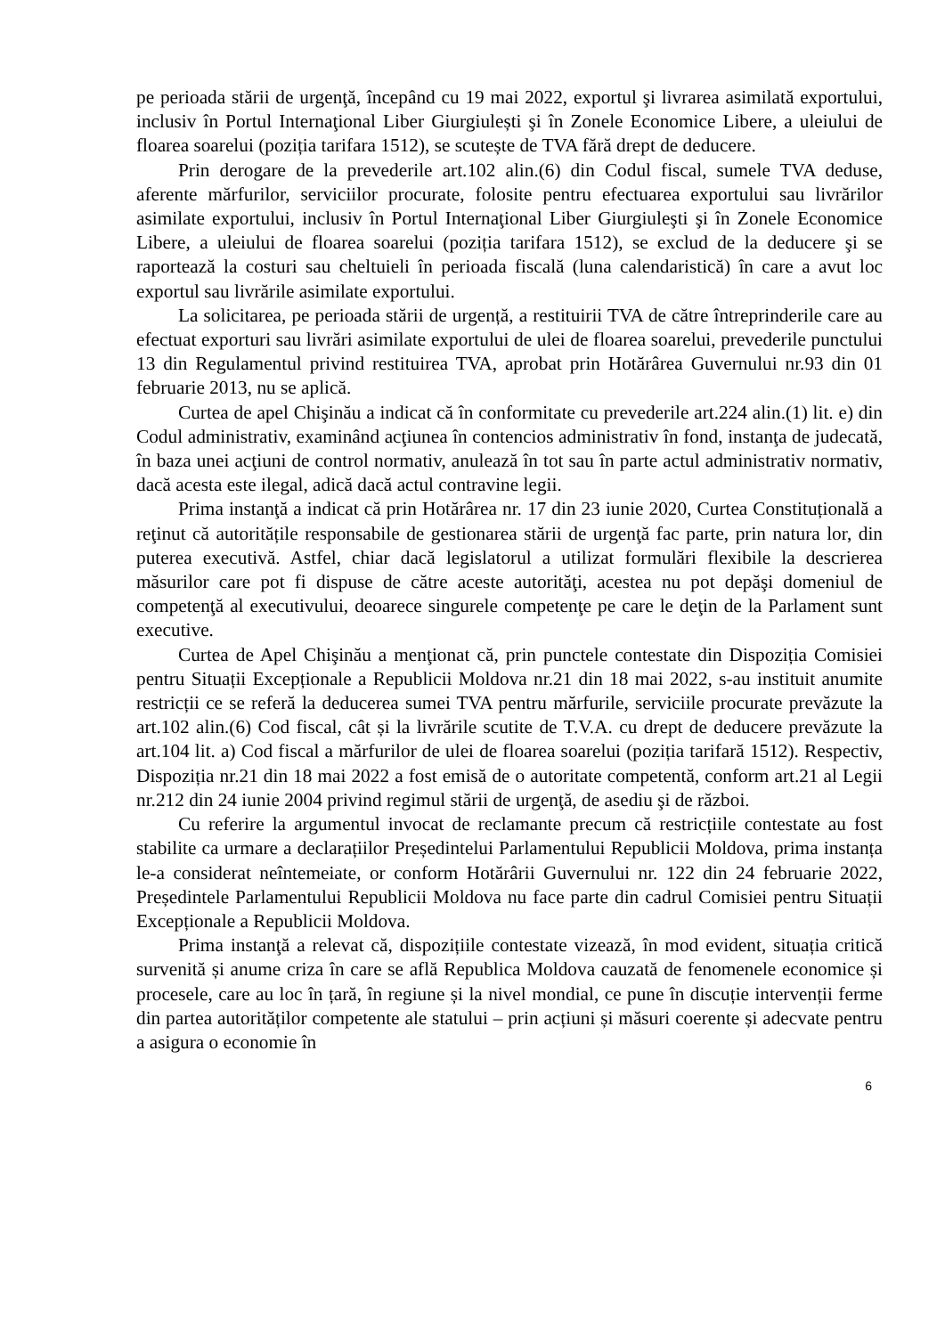pe perioada stării de urgenţă, începând cu 19 mai 2022, exportul şi livrarea asimilată exportului, inclusiv în Portul Internaţional Liber Giurgiulești şi în Zonele Economice Libere, a uleiului de floarea soarelui (poziția tarifara 1512), se scutește de TVA fără drept de deducere.
Prin derogare de la prevederile art.102 alin.(6) din Codul fiscal, sumele TVA deduse, aferente mărfurilor, serviciilor procurate, folosite pentru efectuarea exportului sau livrărilor asimilate exportului, inclusiv în Portul Internaţional Liber Giurgiuleşti şi în Zonele Economice Libere, a uleiului de floarea soarelui (poziția tarifara 1512), se exclud de la deducere şi se raportează la costuri sau cheltuieli în perioada fiscală (luna calendaristică) în care a avut loc exportul sau livrările asimilate exportului.
La solicitarea, pe perioada stării de urgență, a restituirii TVA de către întreprinderile care au efectuat exporturi sau livrări asimilate exportului de ulei de floarea soarelui, prevederile punctului 13 din Regulamentul privind restituirea TVA, aprobat prin Hotărârea Guvernului nr.93 din 01 februarie 2013, nu se aplică.
Curtea de apel Chişinău a indicat că în conformitate cu prevederile art.224 alin.(1) lit. e) din Codul administrativ, examinând acţiunea în contencios administrativ în fond, instanţa de judecată, în baza unei acţiuni de control normativ, anulează în tot sau în parte actul administrativ normativ, dacă acesta este ilegal, adică dacă actul contravine legii.
Prima instanţă a indicat că prin Hotărârea nr. 17 din 23 iunie 2020, Curtea Constituțională a reţinut că autoritățile responsabile de gestionarea stării de urgenţă fac parte, prin natura lor, din puterea executivă. Astfel, chiar dacă legislatorul a utilizat formulări flexibile la descrierea măsurilor care pot fi dispuse de către aceste autorităţi, acestea nu pot depăşi domeniul de competenţă al executivului, deoarece singurele competenţe pe care le deţin de la Parlament sunt executive.
Curtea de Apel Chişinău a menţionat că, prin punctele contestate din Dispoziția Comisiei pentru Situații Excepționale a Republicii Moldova nr.21 din 18 mai 2022, s-au instituit anumite restricții ce se referă la deducerea sumei TVA pentru mărfurile, serviciile procurate prevăzute la art.102 alin.(6) Cod fiscal, cât și la livrările scutite de T.V.A. cu drept de deducere prevăzute la art.104 lit. a) Cod fiscal a mărfurilor de ulei de floarea soarelui (poziția tarifară 1512). Respectiv, Dispoziția nr.21 din 18 mai 2022 a fost emisă de o autoritate competentă, conform art.21 al Legii nr.212 din 24 iunie 2004 privind regimul stării de urgenţă, de asediu şi de război.
Cu referire la argumentul invocat de reclamante precum că restricțiile contestate au fost stabilite ca urmare a declarațiilor Președintelui Parlamentului Republicii Moldova, prima instanța le-a considerat neîntemeiate, or conform Hotărârii Guvernului nr. 122 din 24 februarie 2022, Președintele Parlamentului Republicii Moldova nu face parte din cadrul Comisiei pentru Situații Excepționale a Republicii Moldova.
Prima instanţă a relevat că, dispozițiile contestate vizează, în mod evident, situația critică survenită și anume criza în care se află Republica Moldova cauzată de fenomenele economice și procesele, care au loc în țară, în regiune și la nivel mondial, ce pune în discuție intervenții ferme din partea autorităților competente ale statului – prin acțiuni și măsuri coerente și adecvate pentru a asigura o economie în
6